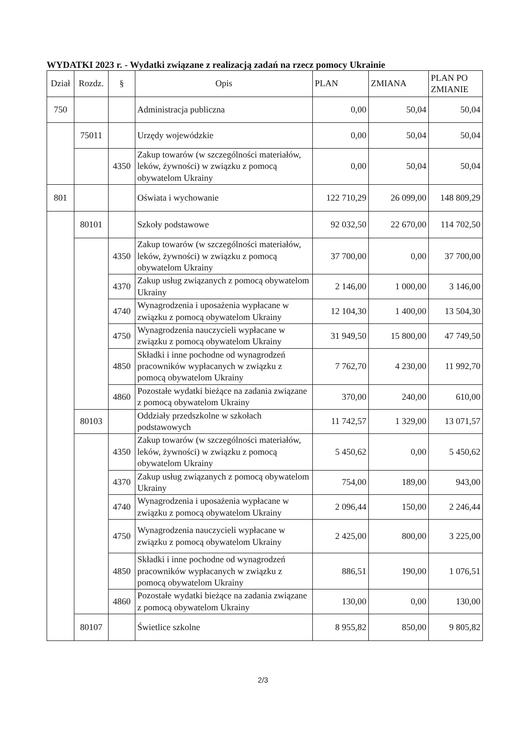WYDATKI 2023 r. - Wydatki związane z realizacją zadań na rzecz pomocy Ukrainie
| Dział | Rozdz. | § | Opis | PLAN | ZMIANA | PLAN PO ZMIANIE |
| --- | --- | --- | --- | --- | --- | --- |
| 750 | | | Administracja publiczna | 0,00 | 50,04 | 50,04 |
| | 75011 | | Urzędy wojewódzkie | 0,00 | 50,04 | 50,04 |
| | | 4350 | Zakup towarów (w szczególności materiałów, leków, żywności) w związku z pomocą obywatelom Ukrainy | 0,00 | 50,04 | 50,04 |
| 801 | | | Oświata i wychowanie | 122 710,29 | 26 099,00 | 148 809,29 |
| | 80101 | | Szkoły podstawowe | 92 032,50 | 22 670,00 | 114 702,50 |
| | | 4350 | Zakup towarów (w szczególności materiałów, leków, żywności) w związku z pomocą obywatelom Ukrainy | 37 700,00 | 0,00 | 37 700,00 |
| | | 4370 | Zakup usług związanych z pomocą obywatelom Ukrainy | 2 146,00 | 1 000,00 | 3 146,00 |
| | | 4740 | Wynagrodzenia i uposażenia wypłacane w związku z pomocą obywatelom Ukrainy | 12 104,30 | 1 400,00 | 13 504,30 |
| | | 4750 | Wynagrodzenia nauczycieli wypłacane w związku z pomocą obywatelom Ukrainy | 31 949,50 | 15 800,00 | 47 749,50 |
| | | 4850 | Składki i inne pochodne od wynagrodzeń pracowników wypłacanych w związku z pomocą obywatelom Ukrainy | 7 762,70 | 4 230,00 | 11 992,70 |
| | | 4860 | Pozostałe wydatki bieżące na zadania związane z pomocą obywatelom Ukrainy | 370,00 | 240,00 | 610,00 |
| | 80103 | | Oddziały przedszkolne w szkołach podstawowych | 11 742,57 | 1 329,00 | 13 071,57 |
| | | 4350 | Zakup towarów (w szczególności materiałów, leków, żywności) w związku z pomocą obywatelom Ukrainy | 5 450,62 | 0,00 | 5 450,62 |
| | | 4370 | Zakup usług związanych z pomocą obywatelom Ukrainy | 754,00 | 189,00 | 943,00 |
| | | 4740 | Wynagrodzenia i uposażenia wypłacane w związku z pomocą obywatelom Ukrainy | 2 096,44 | 150,00 | 2 246,44 |
| | | 4750 | Wynagrodzenia nauczycieli wypłacane w związku z pomocą obywatelom Ukrainy | 2 425,00 | 800,00 | 3 225,00 |
| | | 4850 | Składki i inne pochodne od wynagrodzeń pracowników wypłacanych w związku z pomocą obywatelom Ukrainy | 886,51 | 190,00 | 1 076,51 |
| | | 4860 | Pozostałe wydatki bieżące na zadania związane z pomocą obywatelom Ukrainy | 130,00 | 0,00 | 130,00 |
| | 80107 | | Świetlice szkolne | 8 955,82 | 850,00 | 9 805,82 |
2/3